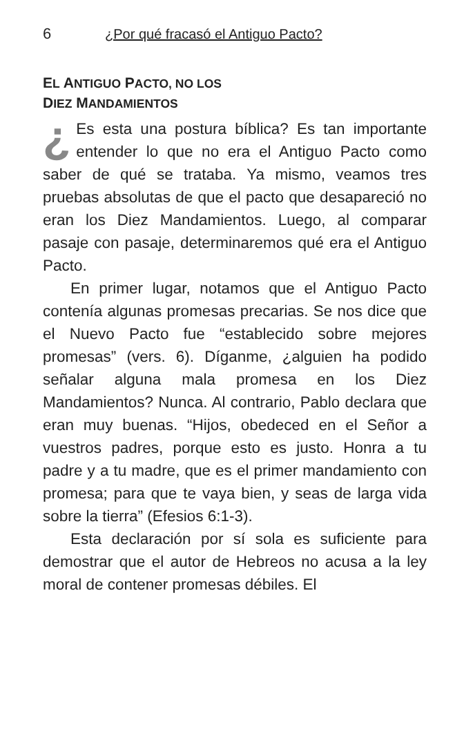6 ¿Por qué fracasó el Antiguo Pacto?
EL ANTIGUO PACTO, NO LOS
DIEZ MANDAMIENTOS
¿ Es esta una postura bíblica? Es tan importante entender lo que no era el Antiguo Pacto como saber de qué se trataba. Ya mismo, veamos tres pruebas absolutas de que el pacto que desapareció no eran los Diez Mandamientos. Luego, al comparar pasaje con pasaje, determinaremos qué era el Antiguo Pacto.
En primer lugar, notamos que el Antiguo Pacto contenía algunas promesas precarias. Se nos dice que el Nuevo Pacto fue “establecido sobre mejores promesas” (vers. 6). Díganme, ¿alguien ha podido señalar alguna mala promesa en los Diez Mandamientos? Nunca. Al contrario, Pablo declara que eran muy buenas. “Hijos, obedeced en el Señor a vuestros padres, porque esto es justo. Honra a tu padre y a tu madre, que es el primer mandamiento con promesa; para que te vaya bien, y seas de larga vida sobre la tierra” (Efesios 6:1-3).
Esta declaración por sí sola es suficiente para demostrar que el autor de Hebreos no acusa a la ley moral de contener promesas débiles. El